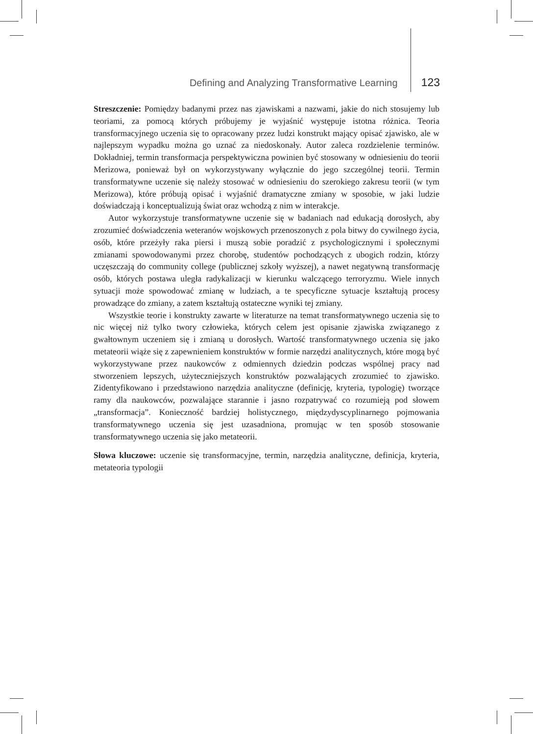Defining and Analyzing Transformative Learning 123
Streszczenie: Pomiędzy badanymi przez nas zjawiskami a nazwami, jakie do nich stosujemy lub teoriami, za pomocą których próbujemy je wyjaśnić występuje istotna różnica. Teoria transformacyjnego uczenia się to opracowany przez ludzi konstrukt mający opisać zjawisko, ale w najlepszym wypadku można go uznać za niedoskonały. Autor zaleca rozdzielenie terminów. Dokładniej, termin transformacja perspektywiczna powinien być stosowany w odniesieniu do teorii Merizowa, ponieważ był on wykorzystywany wyłącznie do jego szczególnej teorii. Termin transformatywne uczenie się należy stosować w odniesieniu do szerokiego zakresu teorii (w tym Merizowa), które próbują opisać i wyjaśnić dramatyczne zmiany w sposobie, w jaki ludzie doświadczają i konceptualizują świat oraz wchodzą z nim w interakcje.
Autor wykorzystuje transformatywne uczenie się w badaniach nad edukacją dorosłych, aby zrozumieć doświadczenia weteranów wojskowych przenoszonych z pola bitwy do cywilnego życia, osób, które przeżyły raka piersi i muszą sobie poradzić z psychologicznymi i społecznymi zmianami spowodowanymi przez chorobę, studentów pochodzących z ubogich rodzin, którzy uczęszczają do community college (publicznej szkoły wyższej), a nawet negatywną transformację osób, których postawa uległa radykalizacji w kierunku walczącego terroryzmu. Wiele innych sytuacji może spowodować zmianę w ludziach, a te specyficzne sytuacje kształtują procesy prowadzące do zmiany, a zatem kształtują ostateczne wyniki tej zmiany.
Wszystkie teorie i konstrukty zawarte w literaturze na temat transformatywnego uczenia się to nic więcej niż tylko twory człowieka, których celem jest opisanie zjawiska związanego z gwałtownym uczeniem się i zmianą u dorosłych. Wartość transformatywnego uczenia się jako metateorii wiąże się z zapewnieniem konstruktów w formie narzędzi analitycznych, które mogą być wykorzystywane przez naukowców z odmiennych dziedzin podczas wspólnej pracy nad stworzeniem lepszych, użyteczniejszych konstruktów pozwalających zrozumieć to zjawisko. Zidentyfikowano i przedstawiono narzędzia analityczne (definicję, kryteria, typologię) tworzące ramy dla naukowców, pozwalające starannie i jasno rozpatrywać co rozumieją pod słowem „transformacja”. Konieczność bardziej holistycznego, międzydyscyplinarnego pojmowania transformatywnego uczenia się jest uzasadniona, promując w ten sposób stosowanie transformatywnego uczenia się jako metateorii.
Słowa kluczowe: uczenie się transformacyjne, termin, narzędzia analityczne, definicja, kryteria, metateoria typologii